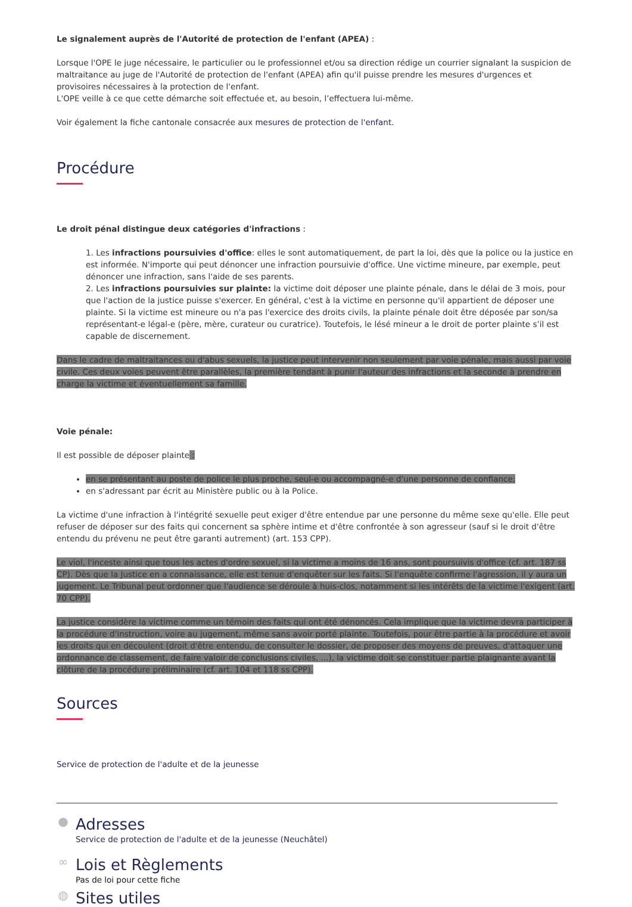Le signalement auprès de l'Autorité de protection de l'enfant (APEA) :
Lorsque l'OPE le juge nécessaire, le particulier ou le professionnel et/ou sa direction rédige un courrier signalant la suspicion de maltraitance au juge de l'Autorité de protection de l'enfant (APEA) afin qu'il puisse prendre les mesures d'urgences et provisoires nécessaires à la protection de l'enfant.
L'OPE veille à ce que cette démarche soit effectuée et, au besoin, l’effectuera lui-même.
Voir également la fiche cantonale consacrée aux mesures de protection de l'enfant.
Procédure
Le droit pénal distingue deux catégories d'infractions :
1. Les infractions poursuivies d'office: elles le sont automatiquement, de part la loi, dès que la police ou la justice en est informée. N'importe qui peut dénoncer une infraction poursuivie d'office. Une victime mineure, par exemple, peut dénoncer une infraction, sans l'aide de ses parents.
2. Les infractions poursuivies sur plainte: la victime doit déposer une plainte pénale, dans le délai de 3 mois, pour que l'action de la justice puisse s'exercer. En général, c'est à la victime en personne qu'il appartient de déposer une plainte. Si la victime est mineure ou n'a pas l'exercice des droits civils, la plainte pénale doit être déposée par son/sa représentant-e légal-e (père, mère, curateur ou curatrice). Toutefois, le lésé mineur a le droit de porter plainte s’il est capable de discernement.
Dans le cadre de maltraitances ou d'abus sexuels, la justice peut intervenir non seulement par voie pénale, mais aussi par voie civile. Ces deux voies peuvent être parallèles, la première tendant à punir l'auteur des infractions et la seconde à prendre en charge la victime et éventuellement sa famille.
Voie pénale:
Il est possible de déposer plainte :
en se présentant au poste de police le plus proche, seul-e ou accompagné-e d'une personne de confiance;
en s'adressant par écrit au Ministère public ou à la Police.
La victime d'une infraction à l'intégrité sexuelle peut exiger d'être entendue par une personne du même sexe qu'elle. Elle peut refuser de déposer sur des faits qui concernent sa sphère intime et d'être confrontée à son agresseur (sauf si le droit d'être entendu du prévenu ne peut être garanti autrement) (art. 153 CPP).
Le viol, l'inceste ainsi que tous les actes d'ordre sexuel, si la victime a moins de 16 ans, sont poursuivis d'office (cf. art. 187 ss CP). Dès que la Justice en a connaissance, elle est tenue d'enquêter sur les faits. Si l'enquête confirme l'agression, il y aura un jugement. Le Tribunal peut ordonner que l'audience se déroule à huis-clos, notamment si les intérêts de la victime l'exigent (art. 70 CPP).
La justice considère la victime comme un témoin des faits qui ont été dénoncés. Cela implique que la victime devra participer à la procédure d'instruction, voire au jugement, même sans avoir porté plainte. Toutefois, pour être partie à la procédure et avoir les droits qui en découlent (droit d'être entendu, de consulter le dossier, de proposer des moyens de preuves, d'attaquer une ordonnance de classement, de faire valoir de conclusions civiles, ...), la victime doit se constituer partie plaignante avant la clôture de la procédure préliminaire (cf. art. 104 et 118 ss CPP).
Sources
Service de protection de l'adulte et de la jeunesse
●
Adresses
Service de protection de l'adulte et de la jeunesse (Neuchâtel)
∞
Lois et Règlements
Pas de loi pour cette fiche
◍
Sites utiles